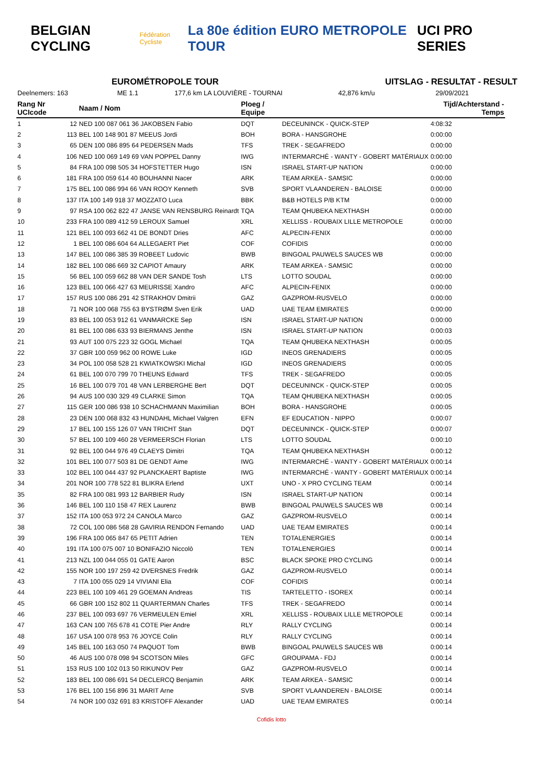BELGIAN CYCLING
Fédération Cycliste
La 80e édition EURO METROPOLE TOUR
UCI PRO SERIES
EUROMÉTROPOLE TOUR UITSLAG - RESULTAT - RESULT
Deelnemers: 163 ME 1.1 177,6 km LA LOUVIÈRE - TOURNAI 42,876 km/u 29/09/2021
| Rang Nr UCIcode | | Naam / Nom | Ploeg / Equipe | | Tijd/Achterstand - Temps |
| --- | --- | --- | --- | --- | --- |
| 1 | 12 | NED 100 087 061 36 JAKOBSEN Fabio | DQT | DECEUNINCK - QUICK-STEP | 4:08:32 |
| 2 | 113 | BEL 100 148 901 87 MEEUS Jordi | BOH | BORA - HANSGROHE | 0:00:00 |
| 3 | 65 | DEN 100 086 895 64 PEDERSEN Mads | TFS | TREK - SEGAFREDO | 0:00:00 |
| 4 | 106 | NED 100 069 149 69 VAN POPPEL Danny | IWG | INTERMARCHÉ - WANTY - GOBERT MATÉRIAUX | 0:00:00 |
| 5 | 84 | FRA 100 098 505 34 HOFSTETTER Hugo | ISN | ISRAEL START-UP NATION | 0:00:00 |
| 6 | 181 | FRA 100 059 614 40 BOUHANNI Nacer | ARK | TEAM ARKEA - SAMSIC | 0:00:00 |
| 7 | 175 | BEL 100 086 994 66 VAN ROOY Kenneth | SVB | SPORT VLAANDEREN - BALOISE | 0:00:00 |
| 8 | 137 | ITA 100 149 918 37 MOZZATO Luca | BBK | B&B HOTELS P/B KTM | 0:00:00 |
| 9 | 97 | RSA 100 062 822 47 JANSE VAN RENSBURG Reinardt | TQA | TEAM QHUBEKA NEXTHASH | 0:00:00 |
| 10 | 233 | FRA 100 089 412 59 LEROUX Samuel | XRL | XELLISS - ROUBAIX LILLE METROPOLE | 0:00:00 |
| 11 | 121 | BEL 100 093 662 41 DE BONDT Dries | AFC | ALPECIN-FENIX | 0:00:00 |
| 12 | 1 | BEL 100 086 604 64 ALLEGAERT Piet | COF | COFIDIS | 0:00:00 |
| 13 | 147 | BEL 100 086 385 39 ROBEET Ludovic | BWB | BINGOAL PAUWELS SAUCES WB | 0:00:00 |
| 14 | 182 | BEL 100 086 669 32 CAPIOT Amaury | ARK | TEAM ARKEA - SAMSIC | 0:00:00 |
| 15 | 56 | BEL 100 059 662 88 VAN DER SANDE Tosh | LTS | LOTTO SOUDAL | 0:00:00 |
| 16 | 123 | BEL 100 066 427 63 MEURISSE Xandro | AFC | ALPECIN-FENIX | 0:00:00 |
| 17 | 157 | RUS 100 086 291 42 STRAKHOV Dmitrii | GAZ | GAZPROM-RUSVELO | 0:00:00 |
| 18 | 71 | NOR 100 068 755 63 BYSTRØM Sven Erik | UAD | UAE TEAM EMIRATES | 0:00:00 |
| 19 | 83 | BEL 100 053 912 61 VANMARCKE Sep | ISN | ISRAEL START-UP NATION | 0:00:00 |
| 20 | 81 | BEL 100 086 633 93 BIERMANS Jenthe | ISN | ISRAEL START-UP NATION | 0:00:03 |
| 21 | 93 | AUT 100 075 223 32 GOGL Michael | TQA | TEAM QHUBEKA NEXTHASH | 0:00:05 |
| 22 | 37 | GBR 100 059 962 00 ROWE Luke | IGD | INEOS GRENADIERS | 0:00:05 |
| 23 | 34 | POL 100 058 528 21 KWIATKOWSKI Michal | IGD | INEOS GRENADIERS | 0:00:05 |
| 24 | 61 | BEL 100 070 799 70 THEUNS Edward | TFS | TREK - SEGAFREDO | 0:00:05 |
| 25 | 16 | BEL 100 079 701 48 VAN LERBERGHE Bert | DQT | DECEUNINCK - QUICK-STEP | 0:00:05 |
| 26 | 94 | AUS 100 030 329 49 CLARKE Simon | TQA | TEAM QHUBEKA NEXTHASH | 0:00:05 |
| 27 | 115 | GER 100 086 938 10 SCHACHMANN Maximilian | BOH | BORA - HANSGROHE | 0:00:05 |
| 28 | 23 | DEN 100 068 832 43 HUNDAHL Michael Valgren | EFN | EF EDUCATION - NIPPO | 0:00:07 |
| 29 | 17 | BEL 100 155 126 07 VAN TRICHT Stan | DQT | DECEUNINCK - QUICK-STEP | 0:00:07 |
| 30 | 57 | BEL 100 109 460 28 VERMEERSCH Florian | LTS | LOTTO SOUDAL | 0:00:10 |
| 31 | 92 | BEL 100 044 976 49 CLAEYS Dimitri | TQA | TEAM QHUBEKA NEXTHASH | 0:00:12 |
| 32 | 101 | BEL 100 077 503 81 DE GENDT Aime | IWG | INTERMARCHÉ - WANTY - GOBERT MATÉRIAUX | 0:00:14 |
| 33 | 102 | BEL 100 044 437 92 PLANCKAERT Baptiste | IWG | INTERMARCHÉ - WANTY - GOBERT MATÉRIAUX | 0:00:14 |
| 34 | 201 | NOR 100 778 522 81 BLIKRA Erlend | UXT | UNO - X PRO CYCLING TEAM | 0:00:14 |
| 35 | 82 | FRA 100 081 993 12 BARBIER Rudy | ISN | ISRAEL START-UP NATION | 0:00:14 |
| 36 | 146 | BEL 100 110 158 47 REX Laurenz | BWB | BINGOAL PAUWELS SAUCES WB | 0:00:14 |
| 37 | 152 | ITA 100 053 972 24 CANOLA Marco | GAZ | GAZPROM-RUSVELO | 0:00:14 |
| 38 | 72 | COL 100 086 568 28 GAVIRIA RENDON Fernando | UAD | UAE TEAM EMIRATES | 0:00:14 |
| 39 | 196 | FRA 100 065 847 65 PETIT Adrien | TEN | TOTALENERGIES | 0:00:14 |
| 40 | 191 | ITA 100 075 007 10 BONIFAZIO Niccolò | TEN | TOTALENERGIES | 0:00:14 |
| 41 | 213 | NZL 100 044 055 01 GATE Aaron | BSC | BLACK SPOKE PRO CYCLING | 0:00:14 |
| 42 | 155 | NOR 100 197 259 42 DVERSNES Fredrik | GAZ | GAZPROM-RUSVELO | 0:00:14 |
| 43 | 7 | ITA 100 055 029 14 VIVIANI Elia | COF | COFIDIS | 0:00:14 |
| 44 | 223 | BEL 100 109 461 29 GOEMAN Andreas | TIS | TARTELETTO - ISOREX | 0:00:14 |
| 45 | 66 | GBR 100 152 802 11 QUARTERMAN Charles | TFS | TREK - SEGAFREDO | 0:00:14 |
| 46 | 237 | BEL 100 093 697 76 VERMEULEN Emiel | XRL | XELLISS - ROUBAIX LILLE METROPOLE | 0:00:14 |
| 47 | 163 | CAN 100 765 678 41 COTE Pier Andre | RLY | RALLY CYCLING | 0:00:14 |
| 48 | 167 | USA 100 078 953 76 JOYCE Colin | RLY | RALLY CYCLING | 0:00:14 |
| 49 | 145 | BEL 100 163 050 74 PAQUOT Tom | BWB | BINGOAL PAUWELS SAUCES WB | 0:00:14 |
| 50 | 46 | AUS 100 078 098 94 SCOTSON Miles | GFC | GROUPAMA - FDJ | 0:00:14 |
| 51 | 153 | RUS 100 102 013 50 RIKUNOV Petr | GAZ | GAZPROM-RUSVELO | 0:00:14 |
| 52 | 183 | BEL 100 086 691 54 DECLERCQ Benjamin | ARK | TEAM ARKEA - SAMSIC | 0:00:14 |
| 53 | 176 | BEL 100 156 896 31 MARIT Arne | SVB | SPORT VLAANDEREN - BALOISE | 0:00:14 |
| 54 | 74 | NOR 100 032 691 83 KRISTOFF Alexander | UAD | UAE TEAM EMIRATES | 0:00:14 |
Cofidis lotto